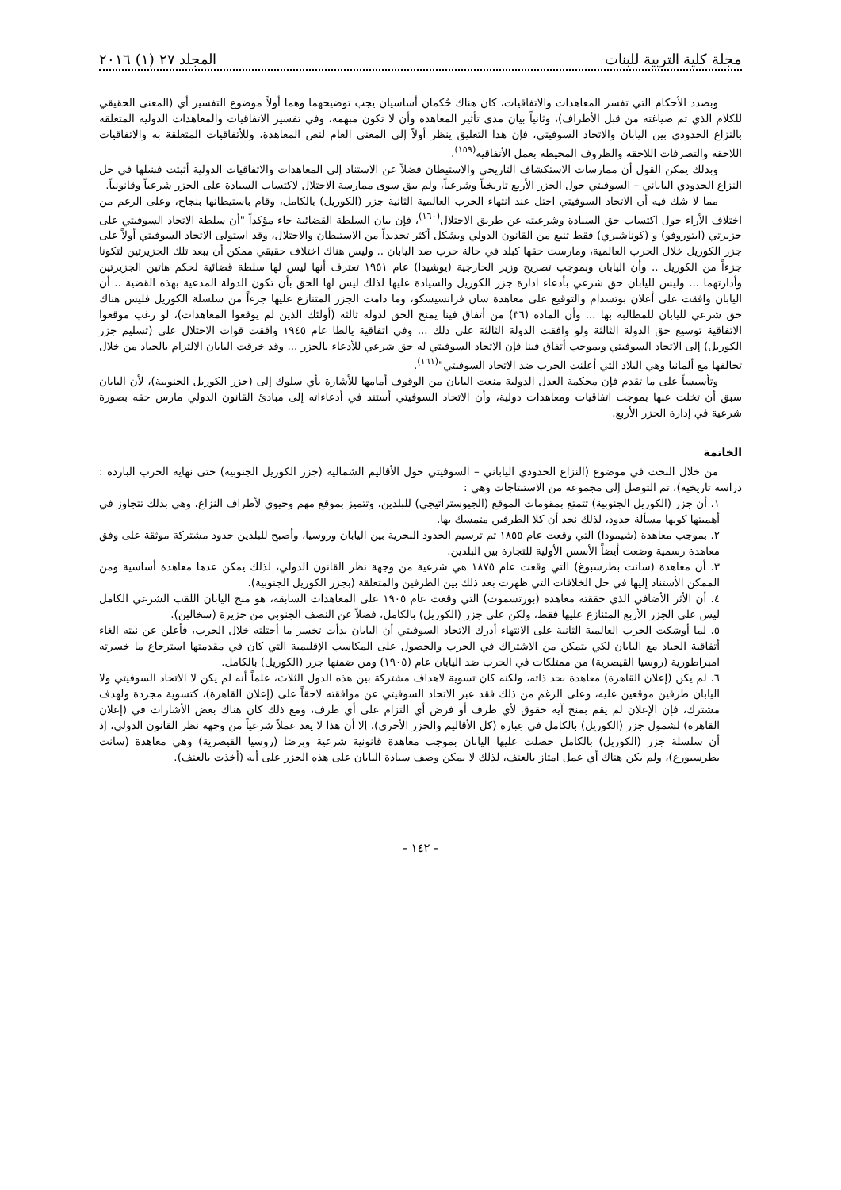مجلة كلية التربية للبنات المجلد ٢٧ (١) ٢٠١٦
وبصدد الأحكام التي تفسر المعاهدات والاتفاقيات، كان هناك حُكمان أساسيان يجب توضيحهما وهما أولاً موضوع التفسير أي (المعنى الحقيقي للكلام الذي تم صياغته من قبل الأطراف)، وثانياً بيان مدى تأثير المعاهدة وأن لا تكون مبهمة، وفي تفسير الاتفاقيات والمعاهدات الدولية المتعلقة بالنزاع الحدودي بين اليابان والاتحاد السوفيتي، فإن هذا التعليق ينظر أولاً إلى المعنى العام لنص المعاهدة، وللأتفاقيات المتعلقة به والاتفاقيات اللاحقة والتصرفات اللاحقة والظروف المحيطة بعمل الأتفاقية<sup>(١٥٩)</sup>.
وبذلك يمكن القول أن ممارسات الاستكشاف التاريخي والاستيطان فضلاً عن الاستناد إلى المعاهدات والاتفاقيات الدولية أثبتت فشلها في حل النزاع الحدودي الياباني – السوفيتي حول الجزر الأربع تاريخياً وشرعياً، ولم يبق سوى ممارسة الاحتلال لاكتساب السيادة على الجزر شرعياً وقانونياً.
مما لا شك فيه أن الاتحاد السوفيتي احتل عند انتهاء الحرب العالمية الثانية جزر (الكوريل) بالكامل، وقام باستيطانها بنجاح، وعلى الرغم من اختلاف الأراء حول اكتساب حق السيادة وشرعيته عن طريق الاحتلال<sup>(١٦٠)</sup>، فإن بيان السلطة القضائية جاء مؤكداً "أن سلطة الاتحاد السوفيتي على جزيرتي (ايتوروفو) و (كوناشيري) فقط تنبع من القانون الدولي وبشكل أكثر تحديداً من الاستيطان والاحتلال، وقد استولى الاتحاد السوفيتي أولاً على جزر الكوريل خلال الحرب العالمية، ومارست حقها كبلد في حالة حرب ضد اليابان .. وليس هناك اختلاف حقيقي ممكن أن يبعد تلك الجزيرتين لتكونا جزءاً من الكوريل .. وأن اليابان وبموجب تصريح وزير الخارجية (يوشيدا) عام ١٩٥١ تعترف أنها ليس لها سلطة قضائية لحكم هاتين الجزيرتين وأدارتهما ... وليس لليابان حق شرعي بأدعاء ادارة جزر الكوريل والسيادة عليها لذلك ليس لها الحق بأن تكون الدولة المدعية بهذه القضية .. أن اليابان وافقت على أعلان بوتسدام والتوقيع على معاهدة سان فرانسيسكو، وما دامت الجزر المتنازع عليها جزءاً من سلسلة الكوريل فليس هناك حق شرعي لليابان للمطالبة بها ... وأن المادة (٣٦) من أتفاق فينا يمنح الحق لدولة ثالثة (أولئك الذين لم يوقعوا المعاهدات)، لو رغب موقعوا الاتفاقية توسيع حق الدولة الثالثة ولو وافقت الدولة الثالثة على ذلك ... وفي اتفاقية يالطا عام ١٩٤٥ وافقت قوات الاحتلال على (تسليم جزر الكوريل) إلى الاتحاد السوفيتي وبموجب أتفاق فينا فإن الاتحاد السوفيتي له حق شرعي للأدعاء بالجزر ... وقد خرقت اليابان الالتزام بالحياد من خلال تحالفها مع ألمانيا وهي البلاد التي أعلنت الحرب ضد الاتحاد السوفيتي"<sup>(١٦١)</sup>.
وتأسيساً على ما تقدم فإن محكمة العدل الدولية منعت اليابان من الوقوف أمامها للأشارة بأي سلوك إلى (جزر الكوريل الجنوبية)، لأن اليابان سبق أن تخلت عنها بموجب اتفاقيات ومعاهدات دولية، وأن الاتحاد السوفيتي أستند في أدعاءاته إلى مبادئ القانون الدولي مارس حقه بصورة شرعية في إدارة الجزر الأربع.
الخاتمة
من خلال البحث في موضوع (النزاع الحدودي الياباني – السوفيتي حول الأقاليم الشمالية (جزر الكوريل الجنوبية) حتى نهاية الحرب الباردة : دراسة تاريخية)، تم التوصل إلى مجموعة من الاستنتاجات وهي :
١. أن جزر (الكوريل الجنوبية) تتمتع بمقومات الموقع (الجيوستراتيجي) للبلدين، وتتميز بموقع مهم وحيوي لأطراف النزاع، وهي بذلك تتجاوز في أهميتها كونها مسألة حدود، لذلك نجد أن كلا الطرفين متمسك بها.
٢. بموجب معاهدة (شيمودا) التي وقعت عام ١٨٥٥ تم ترسيم الحدود البحرية بين اليابان وروسيا، وأصبح للبلدين حدود مشتركة موثقة على وفق معاهدة رسمية وضعت أيضاً الأسس الأولية للتجارة بين البلدين.
٣. أن معاهدة (سانت بطرسبوغ) التي وقعت عام ١٨٧٥ هي شرعية من وجهة نظر القانون الدولي، لذلك يمكن عدها معاهدة أساسية ومن الممكن الأستناد إليها في حل الخلافات التي ظهرت بعد ذلك بين الطرفين والمتعلقة (بجزر الكوريل الجنوبية).
٤. أن الأثر الأضافي الذي حققته معاهدة (بورتسموث) التي وقعت عام ١٩٠٥ على المعاهدات السابقة، هو منح اليابان اللقب الشرعي الكامل ليس على الجزر الأربع المتنازع عليها فقط، ولكن على جزر (الكوريل) بالكامل، فضلاً عن النصف الجنوبي من جزيرة (سخالين).
٥. لما أوشكت الحرب العالمية الثانية على الانتهاء أدرك الاتحاد السوفيتي أن اليابان بدأت تخسر ما أحتلته خلال الحرب، فأعلن عن نيته الغاء أتفاقية الحياد مع اليابان لكي يتمكن من الاشتراك في الحرب والحصول على المكاسب الإقليمية التي كان في مقدمتها استرجاع ما خسرته امبراطورية (روسيا القيصرية) من ممتلكات في الحرب ضد اليابان عام (١٩٠٥) ومن ضمنها جزر (الكوريل) بالكامل.
٦. لم يكن (إعلان القاهرة) معاهدة بحد ذاته، ولكنه كان تسوية لاهداف مشتركة بين هذه الدول الثلاث، علماً أنه لم يكن لا الاتحاد السوفيتي ولا اليابان طرفين موقعين عليه، وعلى الرغم من ذلك فقد عبر الاتحاد السوفيتي عن موافقته لاحقاً على (إعلان القاهرة)، كتسوية مجردة ولهدف مشترك، فإن الإعلان لم يقم بمنح آية حقوق لأي طرف أو فرض أي التزام على أي طرف، ومع ذلك كان هناك بعض الأشارات في (إعلان القاهرة) لشمول جزر (الكوريل) بالكامل في عِبارة (كل الأقاليم والجزر الأخرى)، إلا أن هذا لا يعد عملاً شرعياً من وجهة نظر القانون الدولي، إذ أن سلسلة جزر (الكوريل) بالكامل حصلت عليها اليابان بموجب معاهدة قانونية شرعية وبرضا (روسيا القيصرية) وهي معاهدة (سانت بطرسبورغ)، ولم يكن هناك أي عمل امتاز بالعنف، لذلك لا يمكن وصف سيادة اليابان على هذه الجزر على أنه (أخذت بالعنف).
- ١٤٢ -